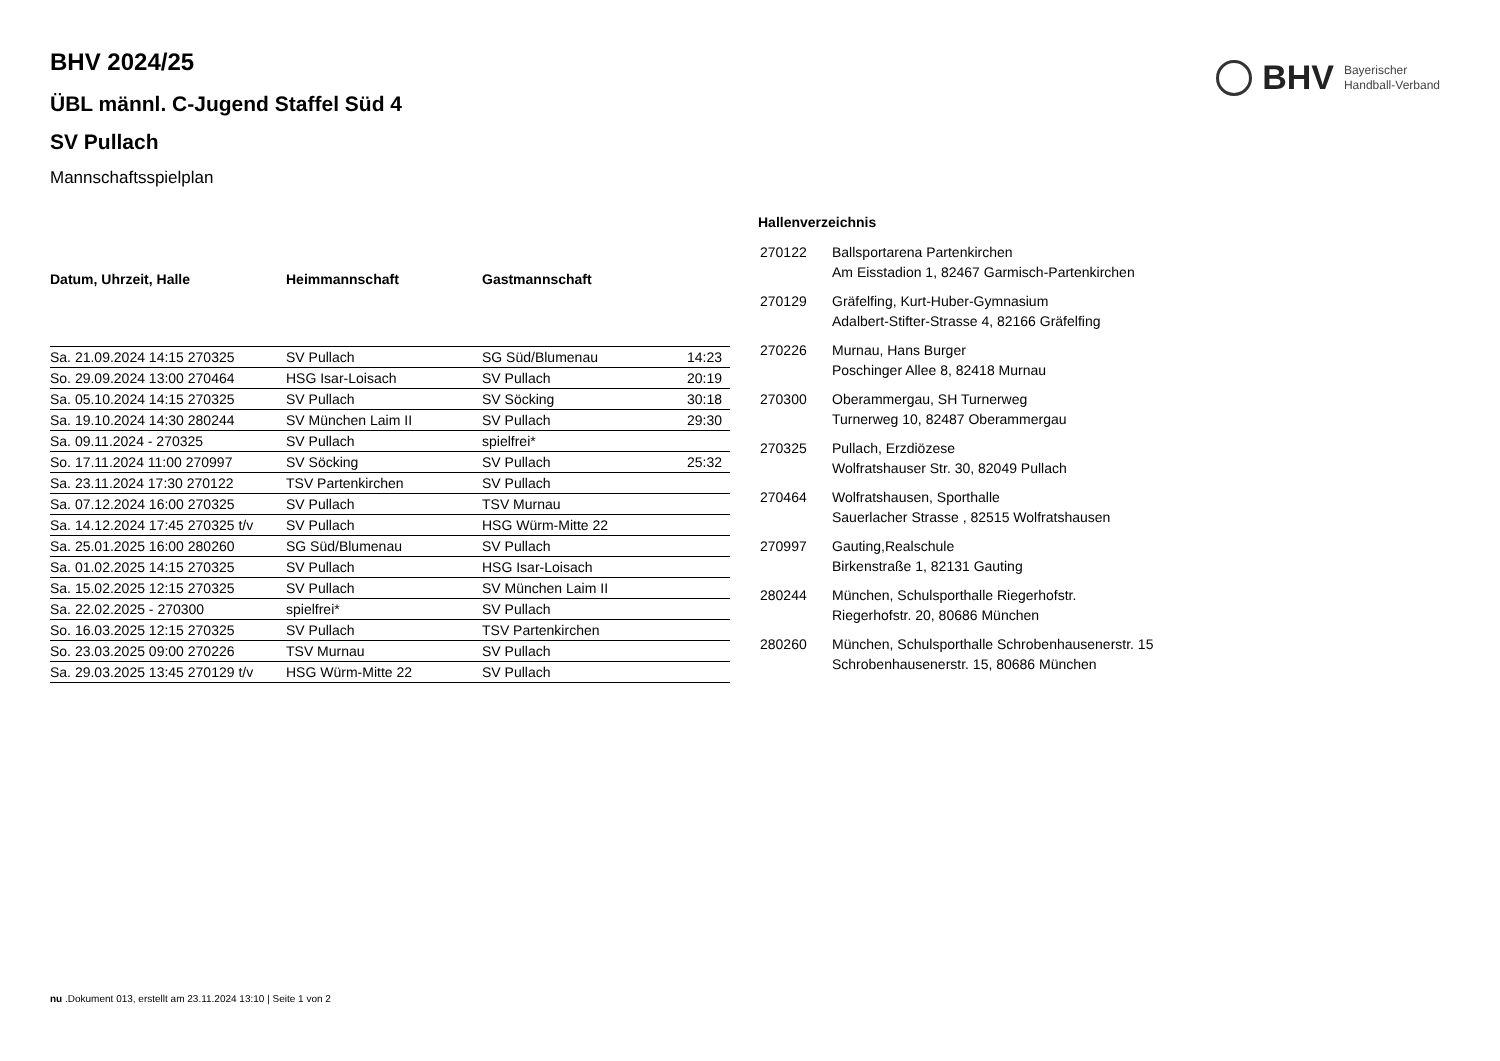BHV
Bayerischer
Handball-Verband
BHV 2024/25
ÜBL männl. C-Jugend Staffel Süd 4
SV Pullach
Mannschaftsspielplan
| Datum, Uhrzeit, Halle | Heimmannschaft | Gastmannschaft | |
| --- | --- | --- | --- |
| Sa. 21.09.2024 14:15 270325 | SV Pullach | SG Süd/Blumenau | 14:23 |
| So. 29.09.2024 13:00 270464 | HSG Isar-Loisach | SV Pullach | 20:19 |
| Sa. 05.10.2024 14:15 270325 | SV Pullach | SV Söcking | 30:18 |
| Sa. 19.10.2024 14:30 280244 | SV München Laim II | SV Pullach | 29:30 |
| Sa. 09.11.2024 - 270325 | SV Pullach | spielfrei* | |
| So. 17.11.2024 11:00 270997 | SV Söcking | SV Pullach | 25:32 |
| Sa. 23.11.2024 17:30 270122 | TSV Partenkirchen | SV Pullach | |
| Sa. 07.12.2024 16:00 270325 | SV Pullach | TSV Murnau | |
| Sa. 14.12.2024 17:45 270325 t/v | SV Pullach | HSG Würm-Mitte 22 | |
| Sa. 25.01.2025 16:00 280260 | SG Süd/Blumenau | SV Pullach | |
| Sa. 01.02.2025 14:15 270325 | SV Pullach | HSG Isar-Loisach | |
| Sa. 15.02.2025 12:15 270325 | SV Pullach | SV München Laim II | |
| Sa. 22.02.2025 - 270300 | spielfrei* | SV Pullach | |
| So. 16.03.2025 12:15 270325 | SV Pullach | TSV Partenkirchen | |
| So. 23.03.2025 09:00 270226 | TSV Murnau | SV Pullach | |
| Sa. 29.03.2025 13:45 270129 t/v | HSG Würm-Mitte 22 | SV Pullach | |
Hallenverzeichnis
| 270122 | Ballsportarena Partenkirchen Am Eisstadion 1, 82467 Garmisch-Partenkirchen |
| 270129 | Gräfelfing, Kurt-Huber-Gymnasium Adalbert-Stifter-Strasse 4, 82166 Gräfelfing |
| 270226 | Murnau, Hans Burger Poschinger Allee 8, 82418 Murnau |
| 270300 | Oberammergau, SH Turnerweg Turnerweg 10, 82487 Oberammergau |
| 270325 | Pullach, Erzdiözese Wolfratshauser Str. 30, 82049 Pullach |
| 270464 | Wolfratshausen, Sporthalle Sauerlacher Strasse , 82515 Wolfratshausen |
| 270997 | Gauting,Realschule Birkenstraße 1, 82131 Gauting |
| 280244 | München, Schulsporthalle Riegerhofstr. Riegerhofstr. 20, 80686 München |
| 280260 | München, Schulsporthalle Schrobenhausenerstr. 15 Schrobenhausenerstr. 15, 80686 München |
nu .Dokument 013, erstellt am 23.11.2024 13:10 | Seite 1 von 2